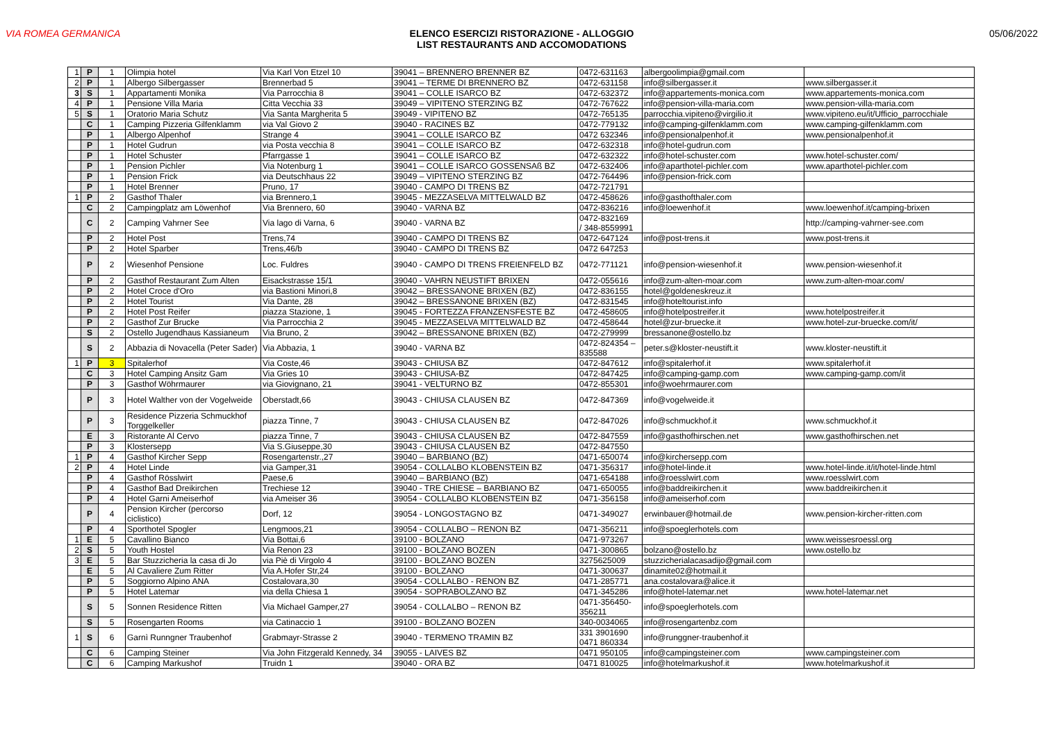VIA ROMEA GERMANICA ELENCO ESERCIZI RISTORAZIONE - ALLOGGIO
LIST RESTAURANTS AND ACCOMODATIONS
05/06/2022
| 1 | P | 1 | Olimpia hotel | Via Karl Von Etzel 10 | 39041 – BRENNERO BRENNER BZ | 0472-631163 | albergoolimpia@gmail.com | |
| 2 | P | 1 | Albergo Silbergasser | Brennerbad 5 | 39041 – TERME DI BRENNERO BZ | 0472-631158 | info@silbergasser.it | www.silbergasser.it |
| 3 | S | 1 | Appartamenti Monika | Via Parrocchia 8 | 39041 – COLLE ISARCO BZ | 0472-632372 | info@appartements-monica.com | www.appartements-monica.com |
| 4 | P | 1 | Pensione Villa Maria | Citta Vecchia 33 | 39049 – VIPITENO STERZING BZ | 0472-767622 | info@pension-villa-maria.com | www.pension-villa-maria.com |
| 5 | S | 1 | Oratorio Maria Schutz | Via Santa Margherita 5 | 39049 - VIPITENO BZ | 0472-765135 | parrocchia.vipiteno@virgilio.it | www.vipiteno.eu/it/Ufficio_parrocchiale |
| | C | 1 | Camping Pizzeria Gilfenklamm | via Val Giovo 2 | 39040 - RACINES BZ | 0472-779132 | info@camping-gilfenklamm.com | www.camping-gilfenklamm.com |
| | P | 1 | Albergo Alpenhof | Strange 4 | 39041 – COLLE ISARCO BZ | 0472 632346 | info@pensionalpenhof.it | www.pensionalpenhof.it |
| | P | 1 | Hotel Gudrun | via Posta vecchia 8 | 39041 – COLLE ISARCO BZ | 0472-632318 | info@hotel-gudrun.com | |
| | P | 1 | Hotel Schuster | Pfarrgasse 1 | 39041 – COLLE ISARCO BZ | 0472-632322 | info@hotel-schuster.com | www.hotel-schuster.com/ |
| | P | 1 | Pension Pichler | Via Notenburg 1 | 39041 – COLLE ISARCO GOSSENSAß BZ | 0472-632406 | info@aparthotel-pichler.com | www.aparthotel-pichler.com |
| | P | 1 | Pension Frick | via Deutschhaus 22 | 39049 – VIPITENO STERZING BZ | 0472-764496 | info@pension-frick.com | |
| | P | 1 | Hotel Brenner | Pruno, 17 | 39040 - CAMPO DI TRENS BZ | 0472-721791 | | |
| 1 | P | 2 | Gasthof Thaler | via Brennero,1 | 39045 - MEZZASELVA MITTELWALD BZ | 0472-458626 | info@gasthofthaler.com | |
| | C | 2 | Campingplatz am Löwenhof | Via Brennero, 60 | 39040 - VARNA BZ | 0472-836216 | info@loewenhof.it | www.loewenhof.it/camping-brixen |
| | C | 2 | Camping Vahrner See | Via lago di Varna, 6 | 39040 - VARNA BZ | 0472-832169 / 348-8559991 | | http://camping-vahrner-see.com |
| | P | 2 | Hotel Post | Trens,74 | 39040 - CAMPO DI TRENS BZ | 0472-647124 | info@post-trens.it | www.post-trens.it |
| | P | 2 | Hotel Sparber | Trens,46/b | 39040 - CAMPO DI TRENS BZ | 0472 647253 | | |
| | P | 2 | Wiesenhof Pensione | Loc. Fuldres | 39040 - CAMPO DI TRENS FREIENFELD BZ | 0472-771121 | info@pension-wiesenhof.it | www.pension-wiesenhof.it |
| | P | 2 | Gasthof Restaurant Zum Alten | Eisackstrasse 15/1 | 39040 - VAHRN NEUSTIFT BRIXEN | 0472-055616 | info@zum-alten-moar.com | www.zum-alten-moar.com/ |
| | P | 2 | Hotel Croce d'Oro | via Bastioni Minori,8 | 39042 – BRESSANONE BRIXEN (BZ) | 0472-836155 | hotel@goldeneskreuz.it | |
| | P | 2 | Hotel Tourist | Via Dante, 28 | 39042 – BRESSANONE BRIXEN (BZ) | 0472-831545 | info@hoteltourist.info | |
| | P | 2 | Hotel Post Reifer | piazza Stazione, 1 | 39045 - FORTEZZA FRANZENSFESTE BZ | 0472-458605 | info@hotelpostreifer.it | www.hotelpostreifer.it |
| | P | 2 | Gasthof Zur Brucke | Via Parrocchia 2 | 39045 - MEZZASELVA MITTELWALD BZ | 0472-458644 | hotel@zur-bruecke.it | www.hotel-zur-bruecke.com/it/ |
| | S | 2 | Ostello Jugendhaus Kassianeum | Via Bruno, 2 | 39042 – BRESSANONE BRIXEN (BZ) | 0472-279999 | bressanone@ostello.bz | |
| | S | 2 | Abbazia di Novacella (Peter Sader) | Via Abbazia, 1 | 39040 - VARNA BZ | 0472-824354 – 835588 | peter.s@kloster-neustift.it | www.kloster-neustift.it |
| 1 | P | 3 | Spitalerhof | Via Coste,46 | 39043 - CHIUSA BZ | 0472-847612 | info@spitalerhof.it | www.spitalerhof.it |
| | C | 3 | Hotel Camping Ansitz Gam | Via Gries 10 | 39043 - CHIUSA-BZ | 0472-847425 | info@camping-gamp.com | www.camping-gamp.com/it |
| | P | 3 | Gasthof Wöhrmaurer | via Giovignano, 21 | 39041 - VELTURNO BZ | 0472-855301 | info@woehrmaurer.com | |
| | P | 3 | Hotel Walther von der Vogelweide | Oberstadt,66 | 39043 - CHIUSA CLAUSEN BZ | 0472-847369 | info@vogelweide.it | |
| | P | 3 | Residence Pizzeria Schmuckhof Torggelkeller | piazza Tinne, 7 | 39043 - CHIUSA CLAUSEN BZ | 0472-847026 | info@schmuckhof.it | www.schmuckhof.it |
| | E | 3 | Ristorante Al Cervo | piazza Tinne, 7 | 39043 - CHIUSA CLAUSEN BZ | 0472-847559 | info@gasthofhirschen.net | www.gasthofhirschen.net |
| | P | 3 | Klostersepp | Via S.Giuseppe,30 | 39043 - CHIUSA CLAUSEN BZ | 0472-847550 | | |
| 1 | P | 4 | Gasthof Kircher Sepp | Rosengartenstr.,27 | 39040 – BARBIANO (BZ) | 0471-650074 | info@kirchersepp.com | |
| 2 | P | 4 | Hotel Linde | via Gamper,31 | 39054 - COLLALBO KLOBENSTEIN BZ | 0471-356317 | info@hotel-linde.it | www.hotel-linde.it/it/hotel-linde.html |
| | P | 4 | Gasthof Rösslwirt | Paese,6 | 39040 – BARBIANO (BZ) | 0471-654188 | info@roesslwirt.com | www.roesslwirt.com |
| | P | 4 | Gasthof Bad Dreikirchen | Trechiese 12 | 39040 - TRE CHIESE – BARBIANO BZ | 0471-650055 | info@baddreikirchen.it | www.baddreikirchen.it |
| | P | 4 | Hotel Garni Ameiserhof | via Ameiser 36 | 39054 - COLLALBO KLOBENSTEIN BZ | 0471-356158 | info@ameiserhof.com | |
| | P | 4 | Pension Kircher (percorso ciclistico) | Dorf, 12 | 39054 - LONGOSTAGNO BZ | 0471-349027 | erwinbauer@hotmail.de | www.pension-kircher-ritten.com |
| | P | 4 | Sporthotel Spogler | Lengmoos,21 | 39054 - COLLALBO – RENON BZ | 0471-356211 | info@spoeglerhotels.com | |
| 1 | E | 5 | Cavallino Bianco | Via Bottai,6 | 39100 - BOLZANO | 0471-973267 | | www.weissesroessl.org |
| 2 | S | 5 | Youth Hostel | Via Renon 23 | 39100 - BOLZANO BOZEN | 0471-300865 | bolzano@ostello.bz | www.ostello.bz |
| 3 | E | 5 | Bar Stuzzicheria la casa di Jo | via Piè di Virgolo 4 | 39100 - BOLZANO BOZEN | 3275625009 | stuzzicherialacasadijo@gmail.com | |
| | E | 5 | Al Cavaliere Zum Ritter | Via A.Hofer Str,24 | 39100 - BOLZANO | 0471-300637 | dinamite02@hotmail.it | |
| | P | 5 | Soggiorno Alpino ANA | Costalovara,30 | 39054 - COLLALBO - RENON BZ | 0471-285771 | ana.costalovara@alice.it | |
| | P | 5 | Hotel Latemar | via della Chiesa 1 | 39054 - SOPRABOLZANO BZ | 0471-345286 | info@hotel-latemar.net | www.hotel-latemar.net |
| | S | 5 | Sonnen Residence Ritten | Via Michael Gamper,27 | 39054 - COLLALBO – RENON BZ | 0471-356450-356211 | info@spoeglerhotels.com | |
| | S | 5 | Rosengarten Rooms | via Catinaccio 1 | 39100 - BOLZANO BOZEN | 340-0034065 | info@rosengartenbz.com | |
| 1 | S | 6 | Garnì Runngner Traubenhof | Grabmayr-Strasse 2 | 39040 - TERMENO TRAMIN BZ | 331 3901690 0471 860334 | info@runggner-traubenhof.it | |
| | C | 6 | Camping Steiner | Via John Fitzgerald Kennedy, 34 | 39055 - LAIVES BZ | 0471 950105 | info@campingsteiner.com | www.campingsteiner.com |
| | C | 6 | Camping Markushof | Truidn 1 | 39040 - ORA BZ | 0471 810025 | info@hotelmarkushof.it | www.hotelmarkushof.it |